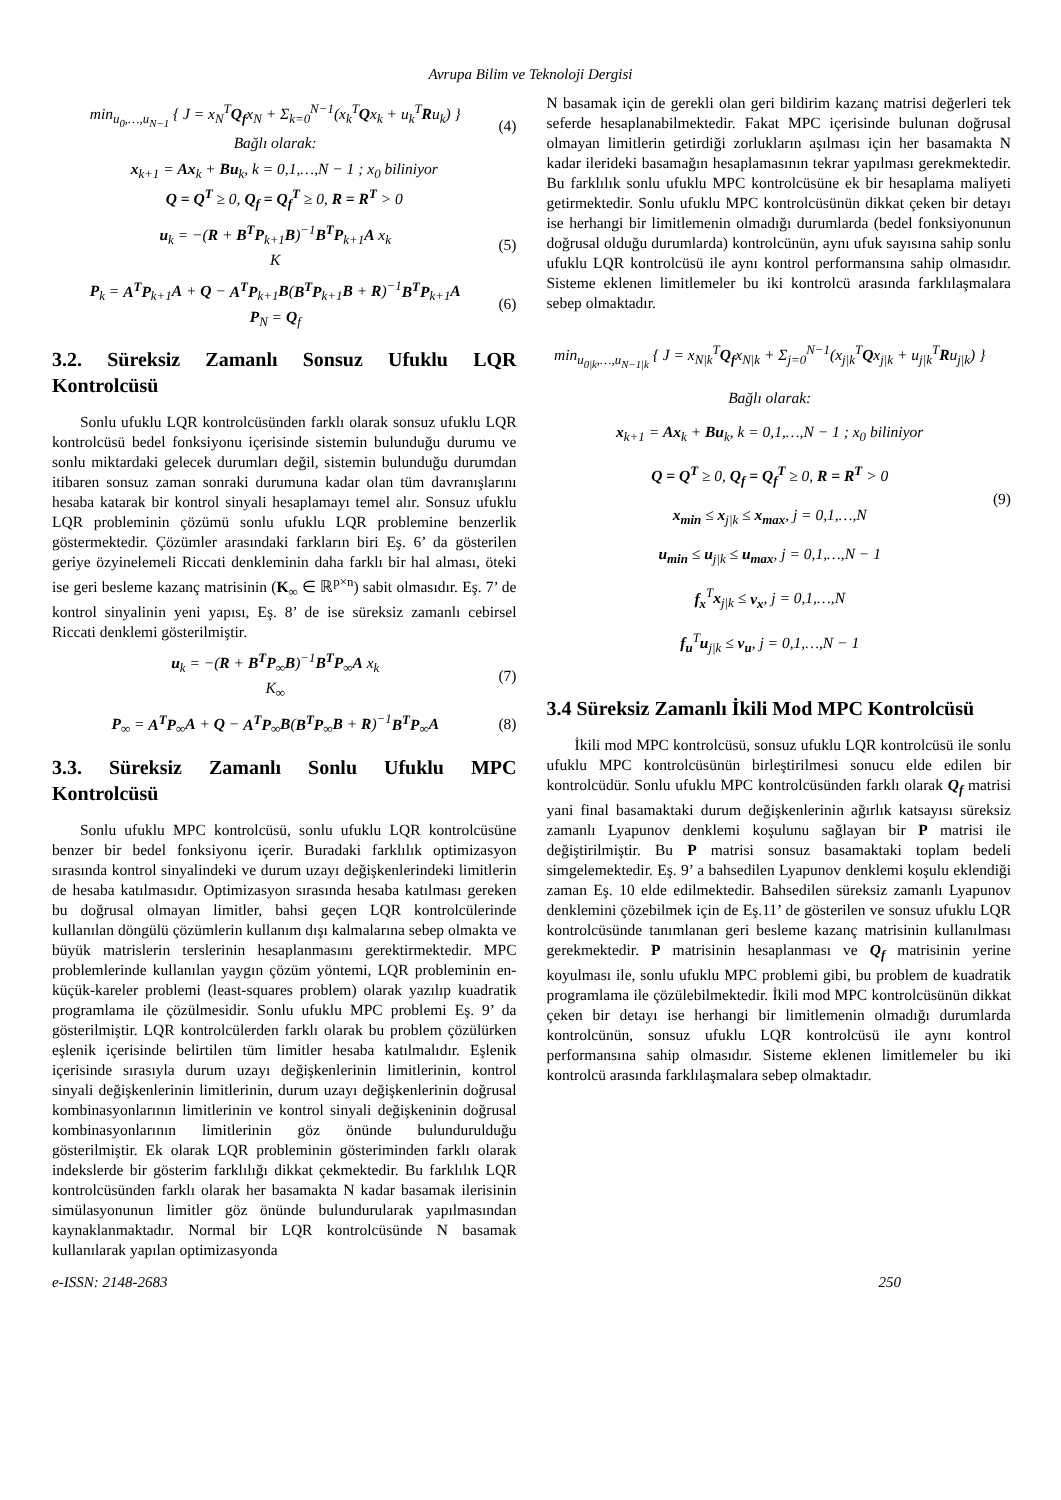Avrupa Bilim ve Teknoloji Dergisi
min<sub>u<sub>0</sub>,…,u<sub>N−1</sub></sub> { J = x<sub>N</sub><sup>T</sup>Q<sub>f</sub>x<sub>N</sub> + Σ<sub>k=0</sub><sup>N−1</sup>(x<sub>k</sub><sup>T</sup>Qx<sub>k</sub> + u<sub>k</sub><sup>T</sup>Ru<sub>k</sub>) }
Bağlı olarak:
(4)
x<sub>k+1</sub> = Ax<sub>k</sub> + Bu<sub>k</sub>, k = 0,1,…,N − 1 ; x<sub>0</sub> biliniyor
Q = Q<sup>T</sup> ≥ 0, Q<sub>f</sub> = Q<sub>f</sub><sup>T</sup> ≥ 0, R = R<sup>T</sup> > 0
u<sub>k</sub> = −(R + B<sup>T</sup>P<sub>k+1</sub>B)<sup>−1</sup>B<sup>T</sup>P<sub>k+1</sub>A x<sub>k</sub>
K
(5)
P<sub>k</sub> = A<sup>T</sup>P<sub>k+1</sub>A + Q − A<sup>T</sup>P<sub>k+1</sub>B(B<sup>T</sup>P<sub>k+1</sub>B + R)<sup>−1</sup>B<sup>T</sup>P<sub>k+1</sub>A
P<sub>N</sub> = Q<sub>f</sub>
(6)
3.2. Süreksiz Zamanlı Sonsuz Ufuklu LQR Kontrolcüsü
Sonlu ufuklu LQR kontrolcüsünden farklı olarak sonsuz ufuklu LQR kontrolcüsü bedel fonksiyonu içerisinde sistemin bulunduğu durumu ve sonlu miktardaki gelecek durumları değil, sistemin bulunduğu durumdan itibaren sonsuz zaman sonraki durumuna kadar olan tüm davranışlarını hesaba katarak bir kontrol sinyali hesaplamayı temel alır. Sonsuz ufuklu LQR probleminin çözümü sonlu ufuklu LQR problemine benzerlik göstermektedir. Çözümler arasındaki farkların biri Eş. 6’ da gösterilen geriye özyinelemeli Riccati denkleminin daha farklı bir hal alması, öteki ise geri besleme kazanç matrisinin (K<sub>∞</sub> ∈ ℝ<sup>p×n</sup>) sabit olmasıdır. Eş. 7’ de kontrol sinyalinin yeni yapısı, Eş. 8’ de ise süreksiz zamanlı cebirsel Riccati denklemi gösterilmiştir.
u<sub>k</sub> = −(R + B<sup>T</sup>P<sub>∞</sub>B)<sup>−1</sup>B<sup>T</sup>P<sub>∞</sub>A x<sub>k</sub>
K<sub>∞</sub>
(7)
P<sub>∞</sub> = A<sup>T</sup>P<sub>∞</sub>A + Q − A<sup>T</sup>P<sub>∞</sub>B(B<sup>T</sup>P<sub>∞</sub>B + R)<sup>−1</sup>B<sup>T</sup>P<sub>∞</sub>A
(8)
3.3. Süreksiz Zamanlı Sonlu Ufuklu MPC Kontrolcüsü
Sonlu ufuklu MPC kontrolcüsü, sonlu ufuklu LQR kontrolcüsüne benzer bir bedel fonksiyonu içerir. Buradaki farklılık optimizasyon sırasında kontrol sinyalindeki ve durum uzayı değişkenlerindeki limitlerin de hesaba katılmasıdır. Optimizasyon sırasında hesaba katılması gereken bu doğrusal olmayan limitler, bahsi geçen LQR kontrolcülerinde kullanılan döngülü çözümlerin kullanım dışı kalmalarına sebep olmakta ve büyük matrislerin terslerinin hesaplanmasını gerektirmektedir. MPC problemlerinde kullanılan yaygın çözüm yöntemi, LQR probleminin en-küçük-kareler problemi (least-squares problem) olarak yazılıp kuadratik programlama ile çözülmesidir. Sonlu ufuklu MPC problemi Eş. 9’ da gösterilmiştir. LQR kontrolcülerden farklı olarak bu problem çözülürken eşlenik içerisinde belirtilen tüm limitler hesaba katılmalıdır. Eşlenik içerisinde sırasıyla durum uzayı değişkenlerinin limitlerinin, kontrol sinyali değişkenlerinin limitlerinin, durum uzayı değişkenlerinin doğrusal kombinasyonlarının limitlerinin ve kontrol sinyali değişkeninin doğrusal kombinasyonlarının limitlerinin göz önünde bulundurulduğu gösterilmiştir. Ek olarak LQR probleminin gösteriminden farklı olarak indekslerde bir gösterim farklılığı dikkat çekmektedir. Bu farklılık LQR kontrolcüsünden farklı olarak her basamakta N kadar basamak ilerisinin simülasyonunun limitler göz önünde bulundurularak yapılmasından kaynaklanmaktadır. Normal bir LQR kontrolcüsünde N basamak kullanılarak yapılan optimizasyonda
N basamak için de gerekli olan geri bildirim kazanç matrisi değerleri tek seferde hesaplanabilmektedir. Fakat MPC içerisinde bulunan doğrusal olmayan limitlerin getirdiği zorlukların aşılması için her basamakta N kadar ilerideki basamağın hesaplamasının tekrar yapılması gerekmektedir. Bu farklılık sonlu ufuklu MPC kontrolcüsüne ek bir hesaplama maliyeti getirmektedir. Sonlu ufuklu MPC kontrolcüsünün dikkat çeken bir detayı ise herhangi bir limitlemenin olmadığı durumlarda (bedel fonksiyonunun doğrusal olduğu durumlarda) kontrolcünün, aynı ufuk sayısına sahip sonlu ufuklu LQR kontrolcüsü ile aynı kontrol performansına sahip olmasıdır. Sisteme eklenen limitlemeler bu iki kontrolcü arasında farklılaşmalara sebep olmaktadır.
min<sub>u<sub>0|k</sub>,…,u<sub>N−1|k</sub></sub> { J = x<sub>N|k</sub><sup>T</sup>Q<sub>f</sub>x<sub>N|k</sub> + Σ<sub>j=0</sub><sup>N−1</sup>(x<sub>j|k</sub><sup>T</sup>Qx<sub>j|k</sub> + u<sub>j|k</sub><sup>T</sup>Ru<sub>j|k</sub>) }
Bağlı olarak:
x<sub>k+1</sub> = Ax<sub>k</sub> + Bu<sub>k</sub>, k = 0,1,…,N − 1 ; x<sub>0</sub> biliniyor
Q = Q<sup>T</sup> ≥ 0, Q<sub>f</sub> = Q<sub>f</sub><sup>T</sup> ≥ 0, R = R<sup>T</sup> > 0
x<sub>min</sub> ≤ x<sub>j|k</sub> ≤ x<sub>max</sub>, j = 0,1,…,N
u<sub>min</sub> ≤ u<sub>j|k</sub> ≤ u<sub>max</sub>, j = 0,1,…,N − 1
f<sub>x</sub><sup>T</sup>x<sub>j|k</sub> ≤ ν<sub>x</sub>, j = 0,1,…,N
f<sub>u</sub><sup>T</sup>u<sub>j|k</sub> ≤ ν<sub>u</sub>, j = 0,1,…,N − 1
(9)
3.4 Süreksiz Zamanlı İkili Mod MPC Kontrolcüsü
İkili mod MPC kontrolcüsü, sonsuz ufuklu LQR kontrolcüsü ile sonlu ufuklu MPC kontrolcüsünün birleştirilmesi sonucu elde edilen bir kontrolcüdür. Sonlu ufuklu MPC kontrolcüsünden farklı olarak Q<sub>f</sub> matrisi yani final basamaktaki durum değişkenlerinin ağırlık katsayısı süreksiz zamanlı Lyapunov denklemi koşulunu sağlayan bir P matrisi ile değiştirilmiştir. Bu P matrisi sonsuz basamaktaki toplam bedeli simgelemektedir. Eş. 9’ a bahsedilen Lyapunov denklemi koşulu eklendiği zaman Eş. 10 elde edilmektedir. Bahsedilen süreksiz zamanlı Lyapunov denklemini çözebilmek için de Eş.11’ de gösterilen ve sonsuz ufuklu LQR kontrolcüsünde tanımlanan geri besleme kazanç matrisinin kullanılması gerekmektedir. P matrisinin hesaplanması ve Q<sub>f</sub> matrisinin yerine koyulması ile, sonlu ufuklu MPC problemi gibi, bu problem de kuadratik programlama ile çözülebilmektedir. İkili mod MPC kontrolcüsünün dikkat çeken bir detayı ise herhangi bir limitlemenin olmadığı durumlarda kontrolcünün, sonsuz ufuklu LQR kontrolcüsü ile aynı kontrol performansına sahip olmasıdır. Sisteme eklenen limitlemeler bu iki kontrolcü arasında farklılaşmalara sebep olmaktadır.
e-ISSN: 2148-2683 250